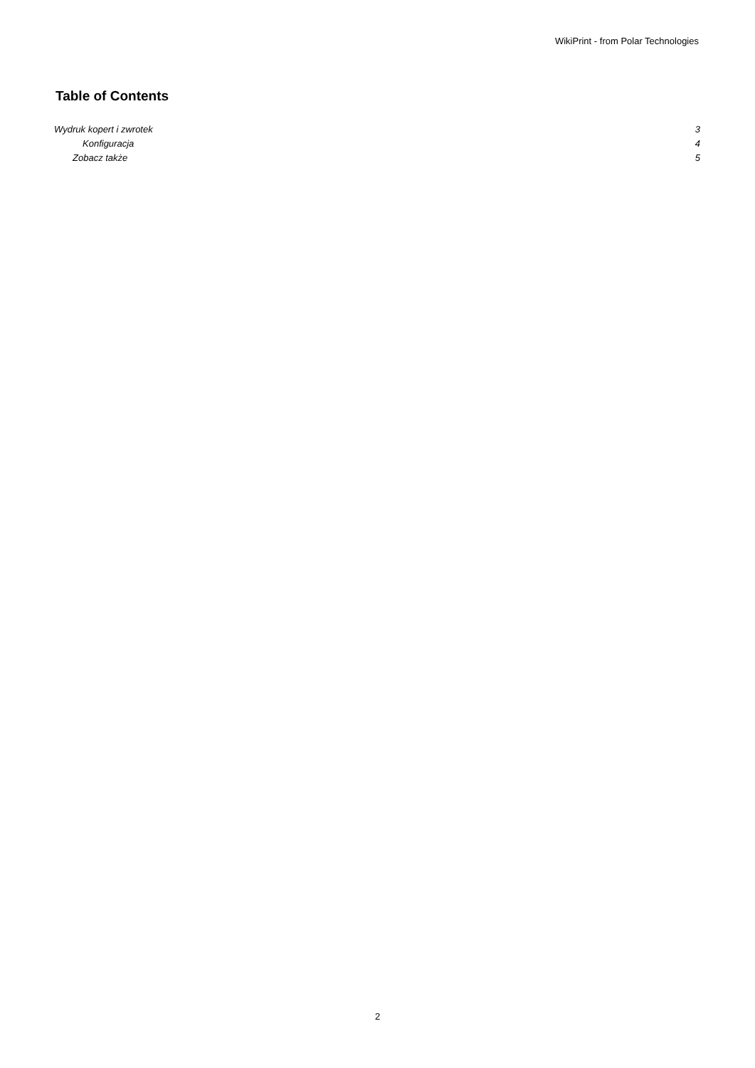WikiPrint - from Polar Technologies
Table of Contents
Wydruk kopert i zwrotek 3
Konfiguracja 4
Zobacz także 5
2